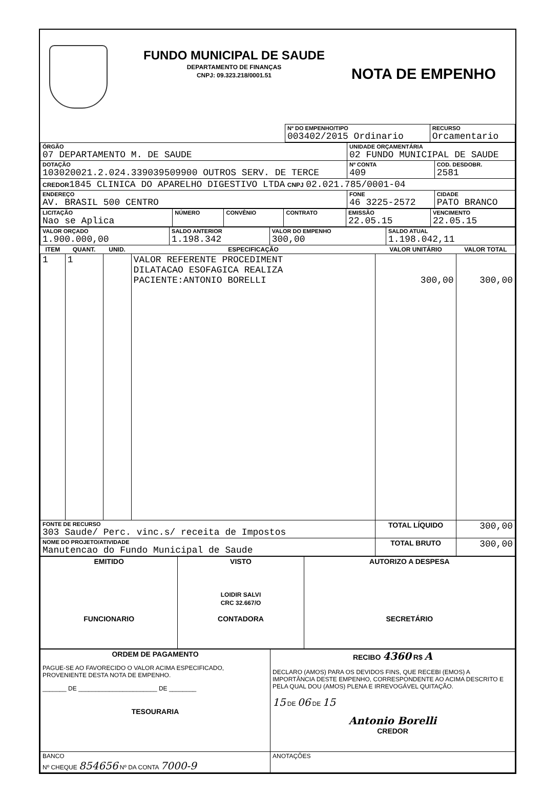FUNDO MUNICIPAL DE SAUDE
DEPARTAMENTO DE FINANÇAS
CNPJ: 09.323.218/0001.51
NOTA DE EMPENHO
| | Nº DO EMPENHO/TIPO 003402/2015 Ordinario | RECURSO Orcamentario |
| ÓRGÃO 07 DEPARTAMENTO M. DE SAUDE | UNIDADE ORÇAMENTÁRIA 02 FUNDO MUNICIPAL DE SAUDE | |
| DOTAÇÃO 103020021.2.024.339039509900 OUTROS SERV. DE TERCE | Nº CONTA 409 | COD. DESDOBR. 2581 |
| CREDOR 1845 CLINICA DO APARELHO DIGESTIVO LTDA CNPJ 02.021.785/0001-04 | | |
| ENDEREÇO AV. BRASIL 500 CENTRO | FONE 46 3225-2572 | CIDADE PATO BRANCO |
| LICITAÇÃO Nao se Aplica | NÚMERO | CONVÊNIO | CONTRATO | EMISSÃO 22.05.15 | VENCIMENTO 22.05.15 |
| VALOR ORÇADO 1.900.000,00 | SALDO ANTERIOR 1.198.342 | VALOR DO EMPENHO 300,00 | SALDO ATUAL 1.198.042,11 |
| ITEM | QUANT. | UNID. | ESPECIFICAÇÃO | VALOR UNITÁRIO | VALOR TOTAL |
| --- | --- | --- | --- | --- | --- |
| 1 | 1 | | VALOR REFERENTE PROCEDIMENT DILATACAO ESOFAGICA REALIZA PACIENTE:ANTONIO BORELLI | 300,00 | 300,00 |
| FONTE DE RECURSO 303 Saude/ Perc. vinc.s/ receita de Impostos | | | | TOTAL LÍQUIDO | 300,00 |
| NOME DO PROJETO/ATIVIDADE Manutencao do Fundo Municipal de Saude | | | | TOTAL BRUTO | 300,00 |
| EMITIDO FUNCIONARIO | VISTO LOIDIR SALVI CRC 32.667/O CONTADORA | AUTORIZO A DESPESA SECRETÁRIO |
| ORDEM DE PAGAMENTO PAGUE-SE AO FAVORECIDO O VALOR ACIMA ESPECIFICADO, PROVENIENTE DESTA NOTA DE EMPENHO. _______ DE _______________________ DE ________ TESOURARIA | RECIBO 4360 R$ A DECLARO (AMOS) PARA OS DEVIDOS FINS, QUE RECEBI (EMOS) A IMPORTÂNCIA DESTE EMPENHO, CORRESPONDENTE AO ACIMA DESCRITO E PELA QUAL DOU (AMOS) PLENA E IRREVOGÁVEL QUITAÇÃO. 15 DE 06 DE 15 Antonio Borelli CREDOR |
| BANCO Nº CHEQUE 854656 Nº DA CONTA 7000-9 | ANOTAÇÕES |